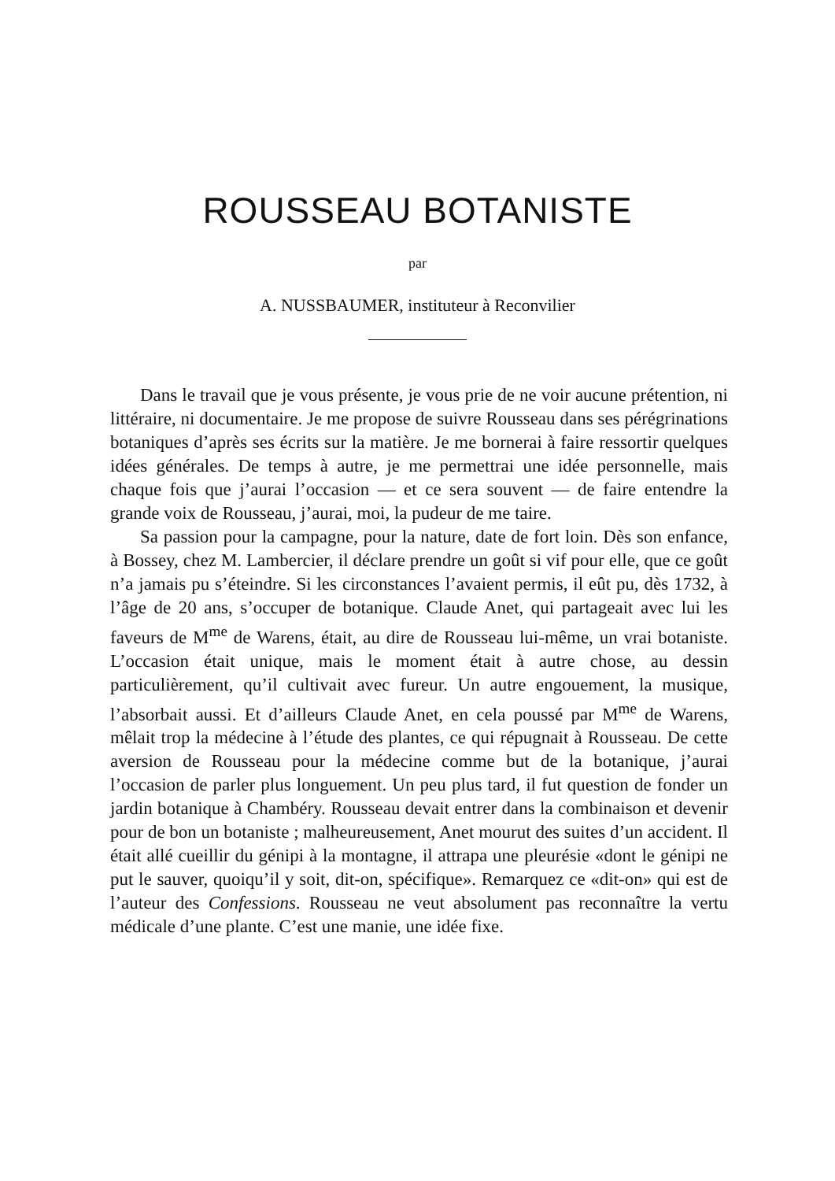ROUSSEAU BOTANISTE
par
A. NUSSBAUMER, instituteur à Reconvilier
Dans le travail que je vous présente, je vous prie de ne voir aucune prétention, ni littéraire, ni documentaire. Je me propose de suivre Rousseau dans ses pérégrinations botaniques d’après ses écrits sur la matière. Je me bornerai à faire ressortir quelques idées générales. De temps à autre, je me permettrai une idée personnelle, mais chaque fois que j’aurai l’occasion — et ce sera souvent — de faire entendre la grande voix de Rousseau, j’aurai, moi, la pudeur de me taire.
Sa passion pour la campagne, pour la nature, date de fort loin. Dès son enfance, à Bossey, chez M. Lambercier, il déclare prendre un goût si vif pour elle, que ce goût n’a jamais pu s’éteindre. Si les circonstances l’avaient permis, il eût pu, dès 1732, à l’âge de 20 ans, s’occuper de botanique. Claude Anet, qui partageait avec lui les faveurs de M<sup>me</sup> de Warens, était, au dire de Rousseau lui-même, un vrai botaniste. L’occasion était unique, mais le moment était à autre chose, au dessin particulièrement, qu’il cultivait avec fureur. Un autre engouement, la musique, l’absorbait aussi. Et d’ailleurs Claude Anet, en cela poussé par M<sup>me</sup> de Warens, mêlait trop la médecine à l’étude des plantes, ce qui répugnait à Rousseau. De cette aversion de Rousseau pour la médecine comme but de la botanique, j’aurai l’occasion de parler plus longuement. Un peu plus tard, il fut question de fonder un jardin botanique à Chambéry. Rousseau devait entrer dans la combinaison et devenir pour de bon un botaniste ; malheureusement, Anet mourut des suites d’un accident. Il était allé cueillir du génipi à la montagne, il attrapa une pleurésie «dont le génipi ne put le sauver, quoiqu’il y soit, dit-on, spécifique». Remarquez ce «dit-on» qui est de l’auteur des Confessions. Rousseau ne veut absolument pas reconnaître la vertu médicale d’une plante. C’est une manie, une idée fixe.